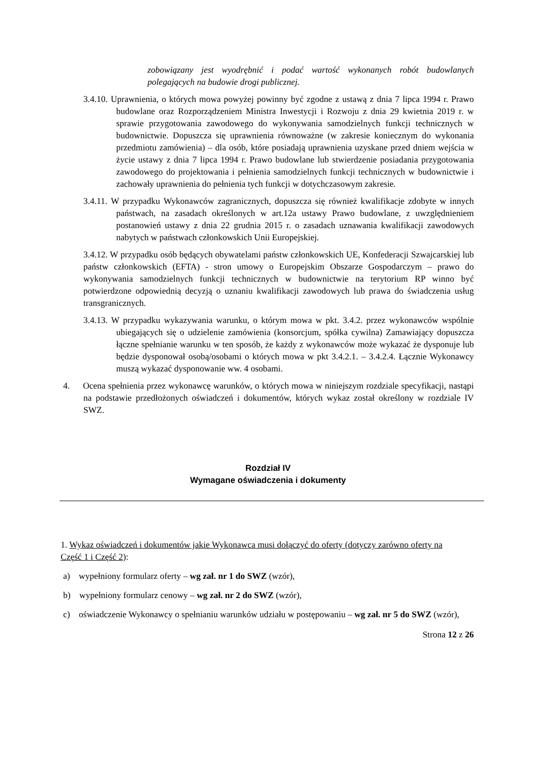zobowiązany jest wyodrębnić i podać wartość wykonanych robót budowlanych polegających na budowie drogi publicznej.
3.4.10. Uprawnienia, o których mowa powyżej powinny być zgodne z ustawą z dnia 7 lipca 1994 r. Prawo budowlane oraz Rozporządzeniem Ministra Inwestycji i Rozwoju z dnia 29 kwietnia 2019 r. w sprawie przygotowania zawodowego do wykonywania samodzielnych funkcji technicznych w budownictwie. Dopuszcza się uprawnienia równoważne (w zakresie koniecznym do wykonania przedmiotu zamówienia) – dla osób, które posiadają uprawnienia uzyskane przed dniem wejścia w życie ustawy z dnia 7 lipca 1994 r. Prawo budowlane lub stwierdzenie posiadania przygotowania zawodowego do projektowania i pełnienia samodzielnych funkcji technicznych w budownictwie i zachowały uprawnienia do pełnienia tych funkcji w dotychczasowym zakresie.
3.4.11. W przypadku Wykonawców zagranicznych, dopuszcza się również kwalifikacje zdobyte w innych państwach, na zasadach określonych w art.12a ustawy Prawo budowlane, z uwzględnieniem postanowień ustawy z dnia 22 grudnia 2015 r. o zasadach uznawania kwalifikacji zawodowych nabytych w państwach członkowskich Unii Europejskiej.
3.4.12. W przypadku osób będących obywatelami państw członkowskich UE, Konfederacji Szwajcarskiej lub państw członkowskich (EFTA) - stron umowy o Europejskim Obszarze Gospodarczym – prawo do wykonywania samodzielnych funkcji technicznych w budownictwie na terytorium RP winno być potwierdzone odpowiednią decyzją o uznaniu kwalifikacji zawodowych lub prawa do świadczenia usług transgranicznych.
3.4.13. W przypadku wykazywania warunku, o którym mowa w pkt. 3.4.2. przez wykonawców wspólnie ubiegających się o udzielenie zamówienia (konsorcjum, spółka cywilna) Zamawiający dopuszcza łączne spełnianie warunku w ten sposób, że każdy z wykonawców może wykazać że dysponuje lub będzie dysponował osobą/osobami o których mowa w pkt 3.4.2.1. – 3.4.2.4. Łącznie Wykonawcy muszą wykazać dysponowanie ww. 4 osobami.
4. Ocena spełnienia przez wykonawcę warunków, o których mowa w niniejszym rozdziale specyfikacji, nastąpi na podstawie przedłożonych oświadczeń i dokumentów, których wykaz został określony w rozdziale IV SWZ.
Rozdział IV
Wymagane oświadczenia i dokumenty
1. Wykaz oświadczeń i dokumentów jakie Wykonawca musi dołączyć do oferty (dotyczy zarówno oferty na Część 1 i Część 2):
a) wypełniony formularz oferty – wg zał. nr 1 do SWZ (wzór),
b) wypełniony formularz cenowy – wg zał. nr 2 do SWZ (wzór),
c) oświadczenie Wykonawcy o spełnianiu warunków udziału w postępowaniu – wg zał. nr 5 do SWZ (wzór),
Strona 12 z 26